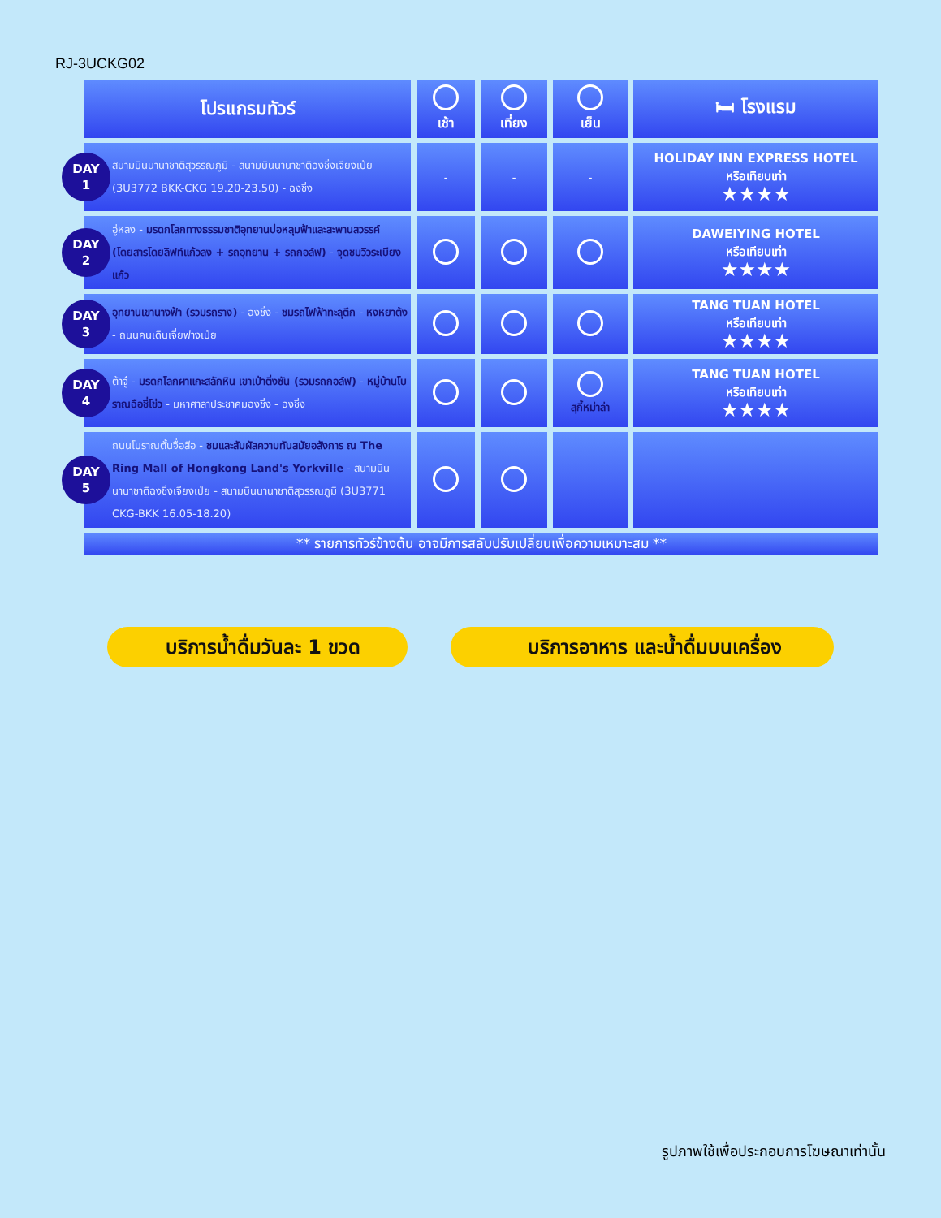RJ-3UCKG02
| โปรแกรมทัวร์ | เช้า | เที่ยง | เย็น | 🛏 โรงแรม |
| --- | --- | --- | --- | --- |
| DAY 1 สนามบินนานาชาติสุวรรณภูมิ - สนามบินนานาชาติฉงชิ่งเจียงเป่ย (3U3772 BKK-CKG 19.20-23.50) - ฉงชิ่ง | - | - | - | HOLIDAY INN EXPRESS HOTEL หรือเทียบเท่า ★★★★ |
| DAY 2 อู่หลง - มรดกโลกทางธรรมชาติอุทยานบ่อหลุมฟ้าและสะพานสวรรค์ (โดยสารโดยลิฟท์แก้วลง + รถอุทยาน + รถกอล์ฟ) - จุดชมวิวระเบียงแก้ว | | | | DAWEIYING HOTEL หรือเทียบเท่า ★★★★ |
| DAY 3 อุทยานเขานางฟ้า (รวมรถราง) - ฉงชิ่ง - ชมรถไฟฟ้าทะลุตึก - หงหยาต้ง - ถนนคนเดินเจี่ยฟางเป่ย | | | | TANG TUAN HOTEL หรือเทียบเท่า ★★★★ |
| DAY 4 ต้าจู๋ - มรดกโลกผาแกะสลักหิน เขาเป่าติ่งซัน (รวมรถกอล์ฟ) - หมู่บ้านโบราณฉือชี่โข่ว - มหาศาลาประชาคมฉงชิ่ง - ฉงชิ่ง | | | สุกี้หม่าล่า | TANG TUAN HOTEL หรือเทียบเท่า ★★★★ |
| DAY 5 ถนนโบราณตั้นจื่อสือ - ชมและสัมผัสความทันสมัยอลังการ ณ The Ring Mall of Hongkong Land's Yorkville - สนามบินนานาชาติฉงชิ่งเจียงเป่ย - สนามบินนานาชาติสุวรรณภูมิ (3U3771 CKG-BKK 16.05-18.20) | | | | |
| ** รายการทัวร์ข้างต้น อาจมีการสลับปรับเปลี่ยนเพื่อความเหมาะสม ** | | | | |
บริการน้ำดื่มวันละ 1 ขวด บริการอาหาร และน้ำดื่มบนเครื่อง
รูปภาพใช้เพื่อประกอบการโฆษณาเท่านั้น